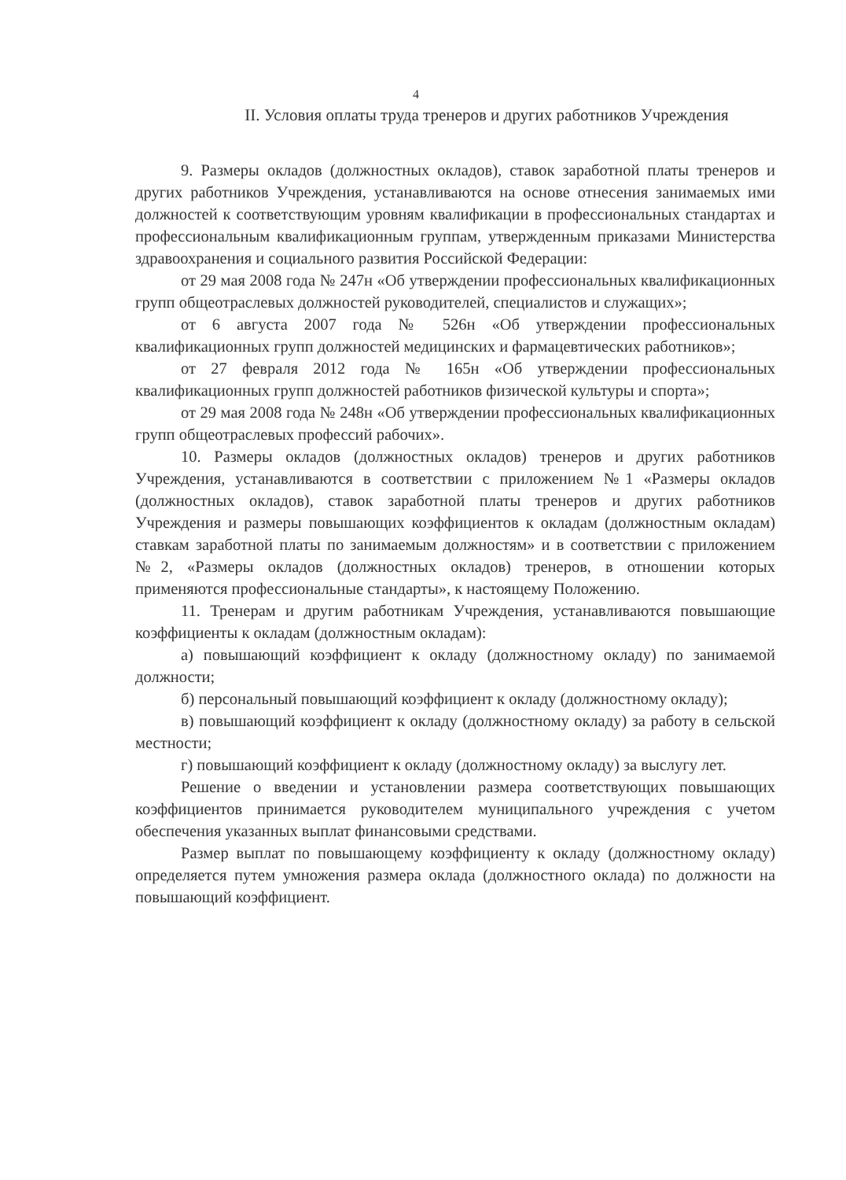4
II. Условия оплаты труда тренеров и других работников Учреждения
9. Размеры окладов (должностных окладов), ставок заработной платы тренеров и других работников Учреждения, устанавливаются на основе отнесения занимаемых ими должностей к соответствующим уровням квалификации в профессиональных стандартах и профессиональным квалификационным группам, утвержденным приказами Министерства здравоохранения и социального развития Российской Федерации:
от 29 мая 2008 года № 247н «Об утверждении профессиональных квалификационных групп общеотраслевых должностей руководителей, специалистов и служащих»;
от 6 августа 2007 года № 526н «Об утверждении профессиональных квалификационных групп должностей медицинских и фармацевтических работников»;
от 27 февраля 2012 года № 165н «Об утверждении профессиональных квалификационных групп должностей работников физической культуры и спорта»;
от 29 мая 2008 года № 248н «Об утверждении профессиональных квалификационных групп общеотраслевых профессий рабочих».
10. Размеры окладов (должностных окладов) тренеров и других работников Учреждения, устанавливаются в соответствии с приложением №1 «Размеры окладов (должностных окладов), ставок заработной платы тренеров и других работников Учреждения и размеры повышающих коэффициентов к окладам (должностным окладам) ставкам заработной платы по занимаемым должностям» и в соответствии с приложением №2, «Размеры окладов (должностных окладов) тренеров, в отношении которых применяются профессиональные стандарты», к настоящему Положению.
11. Тренерам и другим работникам Учреждения, устанавливаются повышающие коэффициенты к окладам (должностным окладам):
а) повышающий коэффициент к окладу (должностному окладу) по занимаемой должности;
б) персональный повышающий коэффициент к окладу (должностному окладу);
в) повышающий коэффициент к окладу (должностному окладу) за работу в сельской местности;
г) повышающий коэффициент к окладу (должностному окладу) за выслугу лет.
Решение о введении и установлении размера соответствующих повышающих коэффициентов принимается руководителем муниципального учреждения с учетом обеспечения указанных выплат финансовыми средствами.
Размер выплат по повышающему коэффициенту к окладу (должностному окладу) определяется путем умножения размера оклада (должностного оклада) по должности на повышающий коэффициент.